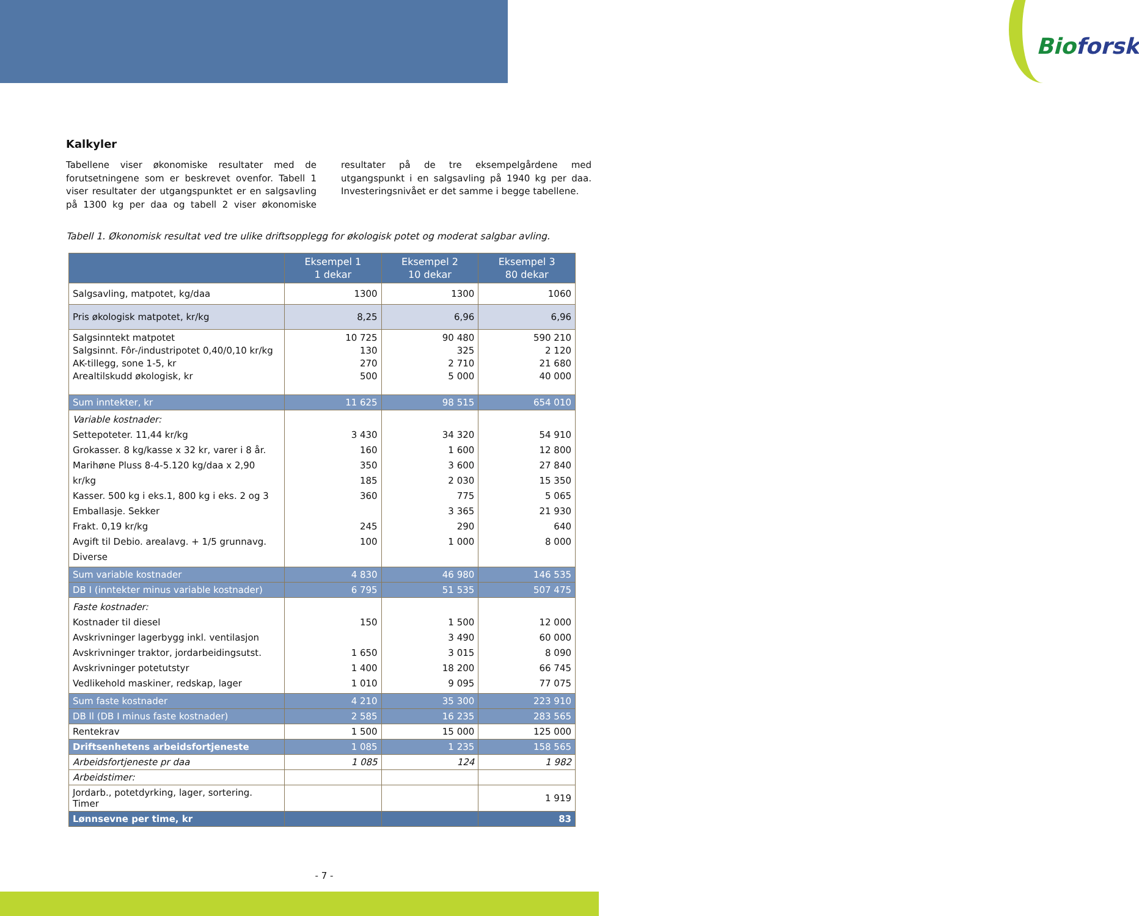Bioforsk
Kalkyler
Tabellene viser økonomiske resultater med de forutsetningene som er beskrevet ovenfor. Tabell 1 viser resultater der utgangspunktet er en salgsavling på 1300 kg per daa og tabell 2 viser økonomiske resultater på de tre eksempelgårdene med utgangspunkt i en salgsavling på 1940 kg per daa. Investeringsnivået er det samme i begge tabellene.
Tabell 1. Økonomisk resultat ved tre ulike driftsopplegg for økologisk potet og moderat salgbar avling.
| | Eksempel 1 1 dekar | Eksempel 2 10 dekar | Eksempel 3 80 dekar |
| --- | --- | --- | --- |
| Salgsavling, matpotet, kg/daa | 1300 | 1300 | 1060 |
| Pris økologisk matpotet, kr/kg | 8,25 | 6,96 | 6,96 |
| Salgsinntekt matpotet Salgsinnt. Fôr-/industripotet 0,40/0,10 kr/kg AK-tillegg, sone 1-5, kr Arealtilskudd økologisk, kr | 10 725 130 270 500 | 90 480 325 2 710 5 000 | 590 210 2 120 21 680 40 000 |
| Sum inntekter, kr | 11 625 | 98 515 | 654 010 |
| Variable kostnader: Settepoteter. 11,44 kr/kg Grokasser. 8 kg/kasse x 32 kr, varer i 8 år. Marihøne Pluss 8-4-5.120 kg/daa x 2,90 kr/kg Kasser. 500 kg i eks.1, 800 kg i eks. 2 og 3 Emballasje. Sekker Frakt. 0,19 kr/kg Avgift til Debio. arealavg. + 1/5 grunnavg. Diverse | 3 430 160 350 185 360 245 100 | 34 320 1 600 3 600 2 030 775 3 365 290 1 000 | 54 910 12 800 27 840 15 350 5 065 21 930 640 8 000 |
| Sum variable kostnader | 4 830 | 46 980 | 146 535 |
| DB I (inntekter minus variable kostnader) | 6 795 | 51 535 | 507 475 |
| Faste kostnader: Kostnader til diesel Avskrivninger lagerbygg inkl. ventilasjon Avskrivninger traktor, jordarbeidingsutst. Avskrivninger potetutstyr Vedlikehold maskiner, redskap, lager | 150 1 650 1 400 1 010 | 1 500 3 490 3 015 18 200 9 095 | 12 000 60 000 8 090 66 745 77 075 |
| Sum faste kostnader | 4 210 | 35 300 | 223 910 |
| DB ll (DB I minus faste kostnader) | 2 585 | 16 235 | 283 565 |
| Rentekrav | 1 500 | 15 000 | 125 000 |
| Driftsenhetens arbeidsfortjeneste | 1 085 | 1 235 | 158 565 |
| Arbeidsfortjeneste pr daa | 1 085 | 124 | 1 982 |
| Arbeidstimer: | | | |
| Jordarb., potetdyrking, lager, sortering. Timer | | | 1 919 |
| Lønnsevne per time, kr | | | 83 |
- 7 -